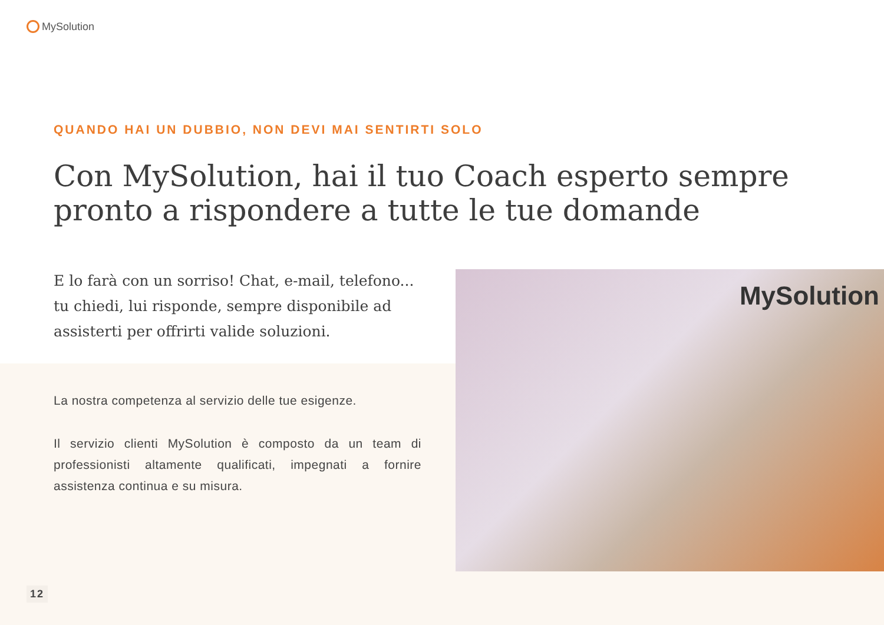MySolution
QUANDO HAI UN DUBBIO, NON DEVI MAI SENTIRTI SOLO
Con MySolution, hai il tuo Coach esperto sempre pronto a rispondere a tutte le tue domande
E lo farà con un sorriso! Chat, e-mail, telefono... tu chiedi, lui risponde, sempre disponibile ad assisterti per offrirti valide soluzioni.
La nostra competenza al servizio delle tue esigenze.
Il servizio clienti MySolution è composto da un team di professionisti altamente qualificati, impegnati a fornire assistenza continua e su misura.
MySolution
12